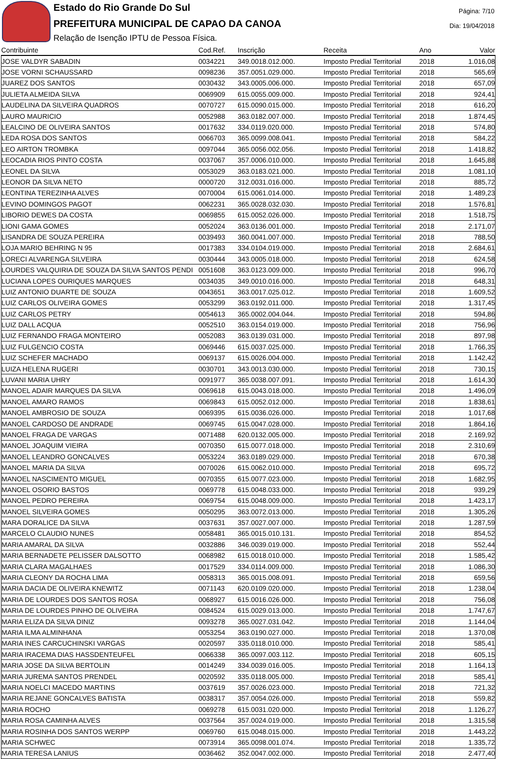Estado do Rio Grande Do Sul
PREFEITURA MUNICIPAL DE CAPAO DA CANOA
Relação de Isenção IPTU de Pessoa Física.
Página: 7/10
Dia: 19/04/2018
| Contribuinte | Cod.Ref. | Inscrição | Receita | Ano | Valor |
| --- | --- | --- | --- | --- | --- |
| JOSE VALDYR SABADIN | 0034221 | 349.0018.012.000. | Imposto Predial Territorial | 2018 | 1.016,08 |
| JOSE VORNI SCHAUSSARD | 0098236 | 357.0051.029.000. | Imposto Predial Territorial | 2018 | 565,69 |
| JUAREZ DOS SANTOS | 0030432 | 343.0005.006.000. | Imposto Predial Territorial | 2018 | 657,09 |
| JULIETA ALMEIDA SILVA | 0069909 | 615.0055.009.000. | Imposto Predial Territorial | 2018 | 924,41 |
| LAUDELINA DA SILVEIRA QUADROS | 0070727 | 615.0090.015.000. | Imposto Predial Territorial | 2018 | 616,20 |
| LAURO MAURICIO | 0052988 | 363.0182.007.000. | Imposto Predial Territorial | 2018 | 1.874,45 |
| LEALCINO DE OLIVEIRA SANTOS | 0017632 | 334.0119.020.000. | Imposto Predial Territorial | 2018 | 574,80 |
| LEDA ROSA DOS SANTOS | 0066703 | 365.0099.008.041. | Imposto Predial Territorial | 2018 | 584,22 |
| LEO AIRTON TROMBKA | 0097044 | 365.0056.002.056. | Imposto Predial Territorial | 2018 | 1.418,82 |
| LEOCADIA RIOS PINTO COSTA | 0037067 | 357.0006.010.000. | Imposto Predial Territorial | 2018 | 1.645,88 |
| LEONEL DA SILVA | 0053029 | 363.0183.021.000. | Imposto Predial Territorial | 2018 | 1.081,10 |
| LEONOR DA SILVA NETO | 0000720 | 312.0031.016.000. | Imposto Predial Territorial | 2018 | 885,72 |
| LEONTINA TEREZINHA ALVES | 0070004 | 615.0061.014.000. | Imposto Predial Territorial | 2018 | 1.489,23 |
| LEVINO DOMINGOS PAGOT | 0062231 | 365.0028.032.030. | Imposto Predial Territorial | 2018 | 1.576,81 |
| LIBORIO DEWES DA COSTA | 0069855 | 615.0052.026.000. | Imposto Predial Territorial | 2018 | 1.518,75 |
| LIONI GAMA GOMES | 0052024 | 363.0136.001.000. | Imposto Predial Territorial | 2018 | 2.171,07 |
| LISANDRA DE SOUZA PEREIRA | 0039493 | 360.0041.007.000. | Imposto Predial Territorial | 2018 | 788,50 |
| LOJA MARIO BEHRING N 95 | 0017383 | 334.0104.019.000. | Imposto Predial Territorial | 2018 | 2.684,61 |
| LORECI ALVARENGA SILVEIRA | 0030444 | 343.0005.018.000. | Imposto Predial Territorial | 2018 | 624,58 |
| LOURDES VALQUIRIA DE SOUZA DA SILVA SANTOS PENDI | 0051608 | 363.0123.009.000. | Imposto Predial Territorial | 2018 | 996,70 |
| LUCIANA LOPES OURIQUES MARQUES | 0034035 | 349.0010.016.000. | Imposto Predial Territorial | 2018 | 648,31 |
| LUIZ ANTONIO DUARTE DE SOUZA | 0043651 | 363.0017.025.012. | Imposto Predial Territorial | 2018 | 1.609,52 |
| LUIZ CARLOS OLIVEIRA GOMES | 0053299 | 363.0192.011.000. | Imposto Predial Territorial | 2018 | 1.317,45 |
| LUIZ CARLOS PETRY | 0054613 | 365.0002.004.044. | Imposto Predial Territorial | 2018 | 594,86 |
| LUIZ DALL ACQUA | 0052510 | 363.0154.019.000. | Imposto Predial Territorial | 2018 | 756,96 |
| LUIZ FERNANDO FRAGA MONTEIRO | 0052083 | 363.0139.031.000. | Imposto Predial Territorial | 2018 | 897,98 |
| LUIZ FULGENCIO COSTA | 0069446 | 615.0037.025.000. | Imposto Predial Territorial | 2018 | 1.766,35 |
| LUIZ SCHEFER MACHADO | 0069137 | 615.0026.004.000. | Imposto Predial Territorial | 2018 | 1.142,42 |
| LUIZA HELENA RUGERI | 0030701 | 343.0013.030.000. | Imposto Predial Territorial | 2018 | 730,15 |
| LUVANI MARIA UHRY | 0091977 | 365.0038.007.091. | Imposto Predial Territorial | 2018 | 1.614,30 |
| MANOEL ADAIR MARQUES DA SILVA | 0069618 | 615.0043.018.000. | Imposto Predial Territorial | 2018 | 1.496,09 |
| MANOEL AMARO RAMOS | 0069843 | 615.0052.012.000. | Imposto Predial Territorial | 2018 | 1.838,61 |
| MANOEL AMBROSIO DE SOUZA | 0069395 | 615.0036.026.000. | Imposto Predial Territorial | 2018 | 1.017,68 |
| MANOEL CARDOSO DE ANDRADE | 0069745 | 615.0047.028.000. | Imposto Predial Territorial | 2018 | 1.864,16 |
| MANOEL FRAGA DE VARGAS | 0071488 | 620.0132.005.000. | Imposto Predial Territorial | 2018 | 2.169,92 |
| MANOEL JOAQUIM VIEIRA | 0070350 | 615.0077.018.000. | Imposto Predial Territorial | 2018 | 2.310,69 |
| MANOEL LEANDRO GONCALVES | 0053224 | 363.0189.029.000. | Imposto Predial Territorial | 2018 | 670,38 |
| MANOEL MARIA DA SILVA | 0070026 | 615.0062.010.000. | Imposto Predial Territorial | 2018 | 695,72 |
| MANOEL NASCIMENTO MIGUEL | 0070355 | 615.0077.023.000. | Imposto Predial Territorial | 2018 | 1.682,95 |
| MANOEL OSORIO BASTOS | 0069778 | 615.0048.033.000. | Imposto Predial Territorial | 2018 | 939,29 |
| MANOEL PEDRO PEREIRA | 0069754 | 615.0048.009.000. | Imposto Predial Territorial | 2018 | 1.423,17 |
| MANOEL SILVEIRA GOMES | 0050295 | 363.0072.013.000. | Imposto Predial Territorial | 2018 | 1.305,26 |
| MARA DORALICE DA SILVA | 0037631 | 357.0027.007.000. | Imposto Predial Territorial | 2018 | 1.287,59 |
| MARCELO CLAUDIO NUNES | 0058481 | 365.0015.010.131. | Imposto Predial Territorial | 2018 | 854,52 |
| MARIA AMARAL DA SILVA | 0032886 | 346.0039.019.000. | Imposto Predial Territorial | 2018 | 552,44 |
| MARIA BERNADETE PELISSER DALSOTTO | 0068982 | 615.0018.010.000. | Imposto Predial Territorial | 2018 | 1.585,42 |
| MARIA CLARA MAGALHAES | 0017529 | 334.0114.009.000. | Imposto Predial Territorial | 2018 | 1.086,30 |
| MARIA CLEONY DA ROCHA LIMA | 0058313 | 365.0015.008.091. | Imposto Predial Territorial | 2018 | 659,56 |
| MARIA DACIA DE OLIVEIRA KNEWITZ | 0071143 | 620.0109.020.000. | Imposto Predial Territorial | 2018 | 1.238,04 |
| MARIA DE LOURDES DOS SANTOS ROSA | 0068927 | 615.0016.026.000. | Imposto Predial Territorial | 2018 | 756,08 |
| MARIA DE LOURDES PINHO DE OLIVEIRA | 0084524 | 615.0029.013.000. | Imposto Predial Territorial | 2018 | 1.747,67 |
| MARIA ELIZA DA SILVA DINIZ | 0093278 | 365.0027.031.042. | Imposto Predial Territorial | 2018 | 1.144,04 |
| MARIA ILMA ALMINHANA | 0053254 | 363.0190.027.000. | Imposto Predial Territorial | 2018 | 1.370,08 |
| MARIA INES CARCUCHINSKI VARGAS | 0020597 | 335.0118.010.000. | Imposto Predial Territorial | 2018 | 585,41 |
| MARIA IRACEMA DIAS HASSDENTEUFEL | 0066338 | 365.0097.003.112. | Imposto Predial Territorial | 2018 | 605,15 |
| MARIA JOSE DA SILVA BERTOLIN | 0014249 | 334.0039.016.005. | Imposto Predial Territorial | 2018 | 1.164,13 |
| MARIA JUREMA SANTOS PRENDEL | 0020592 | 335.0118.005.000. | Imposto Predial Territorial | 2018 | 585,41 |
| MARIA NOELCI MACEDO MARTINS | 0037619 | 357.0026.023.000. | Imposto Predial Territorial | 2018 | 721,32 |
| MARIA REJANE GONCALVES BATISTA | 0038317 | 357.0054.026.000. | Imposto Predial Territorial | 2018 | 559,82 |
| MARIA ROCHO | 0069278 | 615.0031.020.000. | Imposto Predial Territorial | 2018 | 1.126,27 |
| MARIA ROSA CAMINHA ALVES | 0037564 | 357.0024.019.000. | Imposto Predial Territorial | 2018 | 1.315,58 |
| MARIA ROSINHA DOS SANTOS WERPP | 0069760 | 615.0048.015.000. | Imposto Predial Territorial | 2018 | 1.443,22 |
| MARIA SCHWEC | 0073914 | 365.0098.001.074. | Imposto Predial Territorial | 2018 | 1.335,72 |
| MARIA TERESA LANIUS | 0036462 | 352.0047.002.000. | Imposto Predial Territorial | 2018 | 2.477,40 |